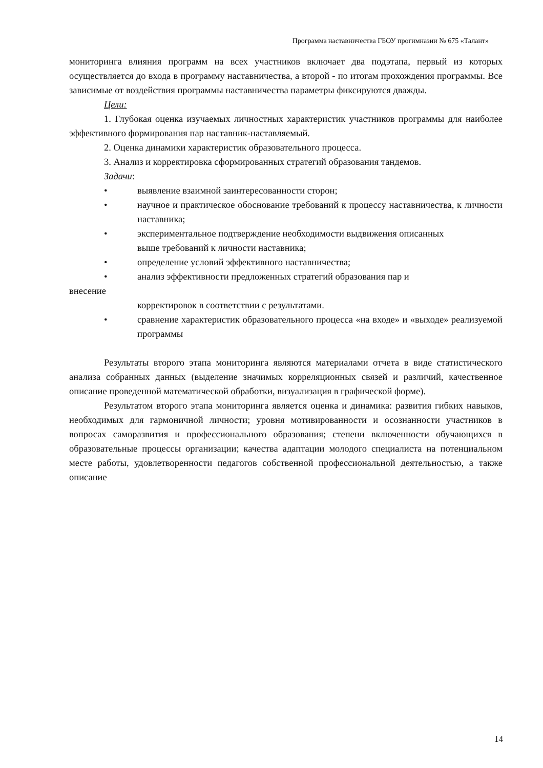Программа наставничества ГБОУ прогимназии № 675 «Талант»
мониторинга влияния программ на всех участников включает два подэтапа, первый из которых осуществляется до входа в программу наставничества, а второй - по итогам прохождения программы. Все зависимые от воздействия программы наставничества параметры фиксируются дважды.
Цели:
1. Глубокая оценка изучаемых личностных характеристик участников программы для наиболее эффективного формирования пар наставник-наставляемый.
2. Оценка динамики характеристик образовательного процесса.
3. Анализ и корректировка сформированных стратегий образования тандемов.
Задачи:
• выявление взаимной заинтересованности сторон;
• научное и практическое обоснование требований к процессу наставничества, к личности наставника;
• экспериментальное подтверждение необходимости выдвижения описанных
выше требований к личности наставника;
• определение условий эффективного наставничества;
• анализ эффективности предложенных стратегий образования пар и
внесение
корректировок в соответствии с результатами.
• сравнение характеристик образовательного процесса «на входе» и «выходе» реализуемой программы
Результаты второго этапа мониторинга являются материалами отчета в виде статистического анализа собранных данных (выделение значимых корреляционных связей и различий, качественное описание проведенной математической обработки, визуализация в графической форме).
Результатом второго этапа мониторинга является оценка и динамика: развития гибких навыков, необходимых для гармоничной личности; уровня мотивированности и осознанности участников в вопросах саморазвития и профессионального образования; степени включенности обучающихся в образовательные процессы организации; качества адаптации молодого специалиста на потенциальном месте работы, удовлетворенности педагогов собственной профессиональной деятельностью, а также описание
14